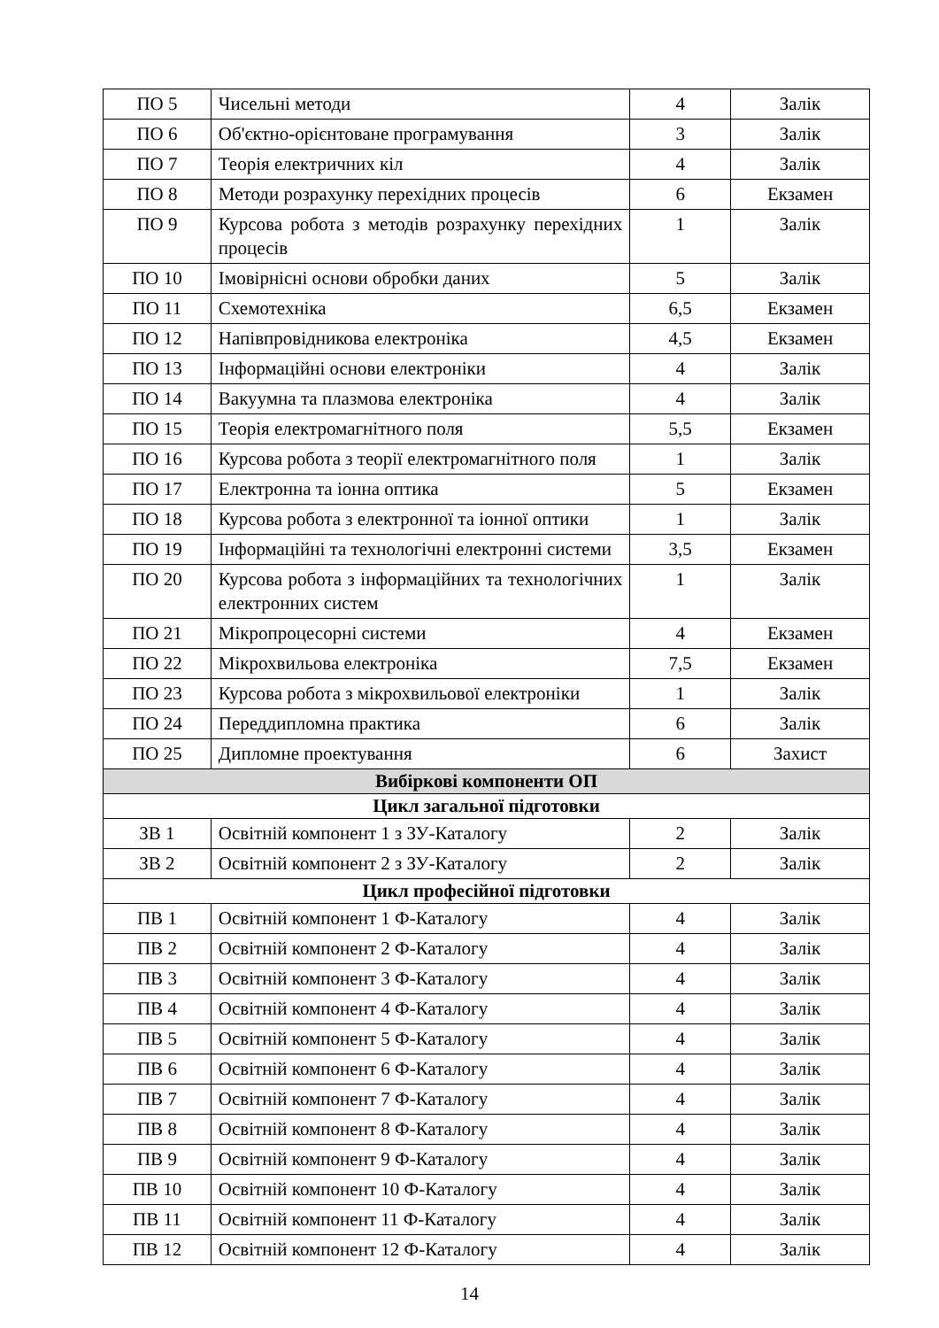| ПО 5 | Чисельні методи | 4 | Залік |
| ПО 6 | Об'єктно-орієнтоване програмування | 3 | Залік |
| ПО 7 | Теорія електричних кіл | 4 | Залік |
| ПО 8 | Методи розрахунку перехідних процесів | 6 | Екзамен |
| ПО 9 | Курсова робота з методів розрахунку перехідних процесів | 1 | Залік |
| ПО 10 | Імовірнісні основи обробки даних | 5 | Залік |
| ПО 11 | Схемотехніка | 6,5 | Екзамен |
| ПО 12 | Напівпровідникова електроніка | 4,5 | Екзамен |
| ПО 13 | Інформаційні основи електроніки | 4 | Залік |
| ПО 14 | Вакуумна та плазмова електроніка | 4 | Залік |
| ПО 15 | Теорія електромагнітного поля | 5,5 | Екзамен |
| ПО 16 | Курсова робота з теорії електромагнітного поля | 1 | Залік |
| ПО 17 | Електронна та іонна оптика | 5 | Екзамен |
| ПО 18 | Курсова робота з електронної та іонної оптики | 1 | Залік |
| ПО 19 | Інформаційні та технологічні електронні системи | 3,5 | Екзамен |
| ПО 20 | Курсова робота з інформаційних та технологічних електронних систем | 1 | Залік |
| ПО 21 | Мікропроцесорні системи | 4 | Екзамен |
| ПО 22 | Мікрохвильова електроніка | 7,5 | Екзамен |
| ПО 23 | Курсова робота з мікрохвильової електроніки | 1 | Залік |
| ПО 24 | Переддипломна практика | 6 | Залік |
| ПО 25 | Дипломне проектування | 6 | Захист |
| Вибіркові компоненти ОП | | | |
| Цикл загальної підготовки | | | |
| ЗВ 1 | Освітній компонент 1 з ЗУ-Каталогу | 2 | Залік |
| ЗВ 2 | Освітній компонент 2 з ЗУ-Каталогу | 2 | Залік |
| Цикл професійної підготовки | | | |
| ПВ 1 | Освітній компонент 1 Ф-Каталогу | 4 | Залік |
| ПВ 2 | Освітній компонент 2 Ф-Каталогу | 4 | Залік |
| ПВ 3 | Освітній компонент 3 Ф-Каталогу | 4 | Залік |
| ПВ 4 | Освітній компонент 4 Ф-Каталогу | 4 | Залік |
| ПВ 5 | Освітній компонент 5 Ф-Каталогу | 4 | Залік |
| ПВ 6 | Освітній компонент 6 Ф-Каталогу | 4 | Залік |
| ПВ 7 | Освітній компонент 7 Ф-Каталогу | 4 | Залік |
| ПВ 8 | Освітній компонент 8 Ф-Каталогу | 4 | Залік |
| ПВ 9 | Освітній компонент 9 Ф-Каталогу | 4 | Залік |
| ПВ 10 | Освітній компонент 10 Ф-Каталогу | 4 | Залік |
| ПВ 11 | Освітній компонент 11 Ф-Каталогу | 4 | Залік |
| ПВ 12 | Освітній компонент 12 Ф-Каталогу | 4 | Залік |
14